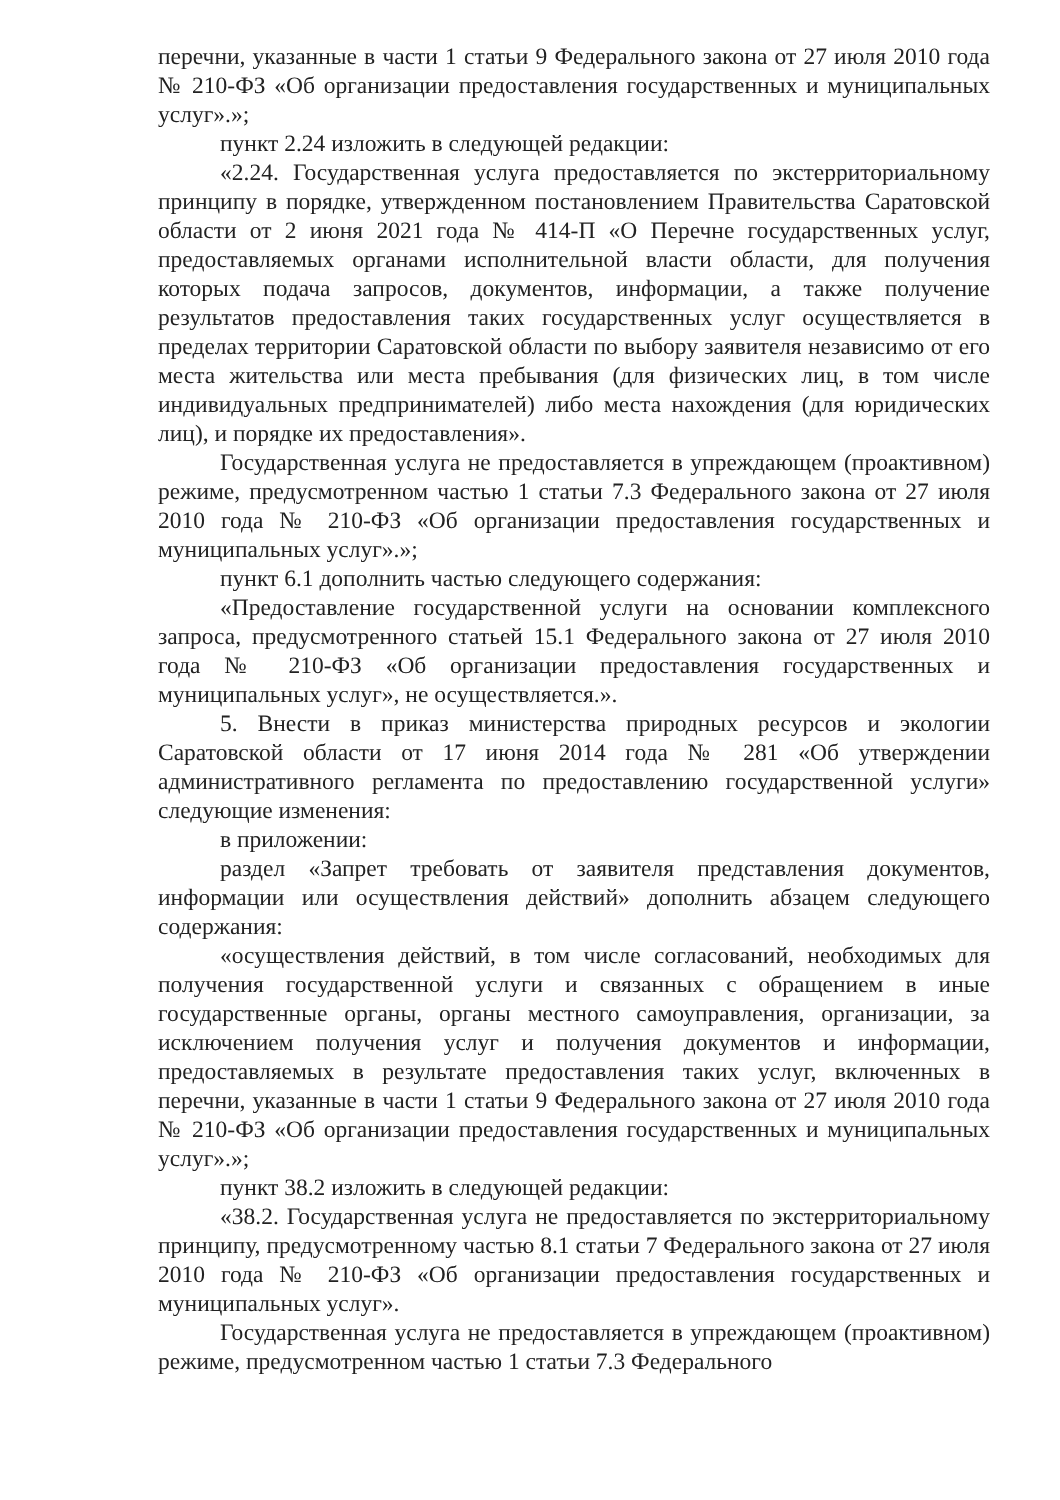перечни, указанные в части 1 статьи 9 Федерального закона от 27 июля 2010 года № 210-ФЗ «Об организации предоставления государственных и муниципальных услуг».»;
пункт 2.24 изложить в следующей редакции:
«2.24. Государственная услуга предоставляется по экстерриториальному принципу в порядке, утвержденном постановлением Правительства Саратовской области от 2 июня 2021 года № 414-П «О Перечне государственных услуг, предоставляемых органами исполнительной власти области, для получения которых подача запросов, документов, информации, а также получение результатов предоставления таких государственных услуг осуществляется в пределах территории Саратовской области по выбору заявителя независимо от его места жительства или места пребывания (для физических лиц, в том числе индивидуальных предпринимателей) либо места нахождения (для юридических лиц), и порядке их предоставления».
Государственная услуга не предоставляется в упреждающем (проактивном) режиме, предусмотренном частью 1 статьи 7.3 Федерального закона от 27 июля 2010 года № 210-ФЗ «Об организации предоставления государственных и муниципальных услуг».»;
пункт 6.1 дополнить частью следующего содержания:
«Предоставление государственной услуги на основании комплексного запроса, предусмотренного статьей 15.1 Федерального закона от 27 июля 2010 года № 210-ФЗ «Об организации предоставления государственных и муниципальных услуг», не осуществляется.».
5. Внести в приказ министерства природных ресурсов и экологии Саратовской области от 17 июня 2014 года № 281 «Об утверждении административного регламента по предоставлению государственной услуги» следующие изменения:
в приложении:
раздел «Запрет требовать от заявителя представления документов, информации или осуществления действий» дополнить абзацем следующего содержания:
«осуществления действий, в том числе согласований, необходимых для получения государственной услуги и связанных с обращением в иные государственные органы, органы местного самоуправления, организации, за исключением получения услуг и получения документов и информации, предоставляемых в результате предоставления таких услуг, включенных в перечни, указанные в части 1 статьи 9 Федерального закона от 27 июля 2010 года № 210-ФЗ «Об организации предоставления государственных и муниципальных услуг».»;
пункт 38.2 изложить в следующей редакции:
«38.2. Государственная услуга не предоставляется по экстерриториальному принципу, предусмотренному частью 8.1 статьи 7 Федерального закона от 27 июля 2010 года № 210-ФЗ «Об организации предоставления государственных и муниципальных услуг».
Государственная услуга не предоставляется в упреждающем (проактивном) режиме, предусмотренном частью 1 статьи 7.3 Федерального